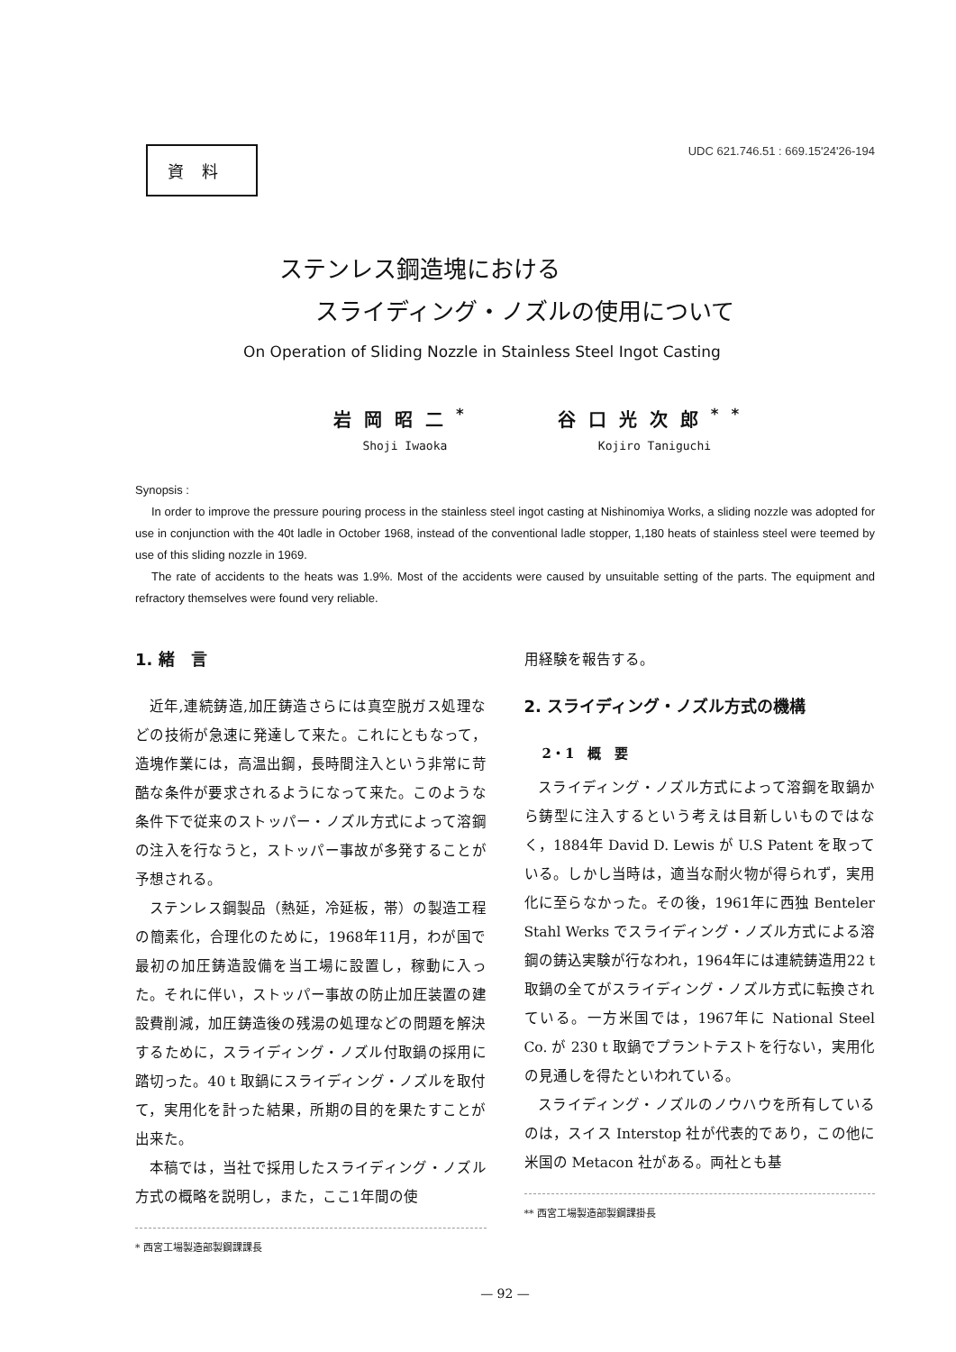資料
UDC 621.746.51 : 669.15'24'26-194
ステンレス鋼造塊における
スライディング・ノズルの使用について
On Operation of Sliding Nozzle in Stainless Steel Ingot Casting
岩岡昭二<sup>*</sup>
Shoji Iwaoka
谷口光次郎<sup>**</sup>
Kojiro Taniguchi
Synopsis :
In order to improve the pressure pouring process in the stainless steel ingot casting at Nishinomiya Works, a sliding nozzle was adopted for use in conjunction with the 40t ladle in October 1968, instead of the conventional ladle stopper, 1,180 heats of stainless steel were teemed by use of this sliding nozzle in 1969.
The rate of accidents to the heats was 1.9%. Most of the accidents were caused by unsuitable setting of the parts. The equipment and refractory themselves were found very reliable.
1. 緒　言
近年,連続鋳造,加圧鋳造さらには真空脱ガス処理などの技術が急速に発達して来た。これにともなって，造塊作業には，高温出鋼，長時間注入という非常に苛酷な条件が要求されるようになって来た。このような条件下で従来のストッパー・ノズル方式によって溶鋼の注入を行なうと，ストッパー事故が多発することが予想される。
ステンレス鋼製品（熱延，冷延板，帯）の製造工程の簡素化，合理化のために，1968年11月，わが国で最初の加圧鋳造設備を当工場に設置し，稼動に入った。それに伴い，ストッパー事故の防止加圧装置の建設費削減，加圧鋳造後の残湯の処理などの問題を解決するために，スライディング・ノズル付取鍋の採用に踏切った。40 t 取鍋にスライディング・ノズルを取付て，実用化を計った結果，所期の目的を果たすことが出来た。
本稿では，当社で採用したスライディング・ノズル方式の概略を説明し，また，ここ1年間の使
* 西宮工場製造部製鋼課課長
用経験を報告する。
2. スライディング・ノズル方式の機構
2・1　概　要
スライディング・ノズル方式によって溶鋼を取鍋から鋳型に注入するという考えは目新しいものではなく，1884年 David D. Lewis が U.S Patent を取っている。しかし当時は，適当な耐火物が得られず，実用化に至らなかった。その後，1961年に西独 Benteler Stahl Werks でスライディング・ノズル方式による溶鋼の鋳込実験が行なわれ，1964年には連続鋳造用22 t 取鍋の全てがスライディング・ノズル方式に転換されている。一方米国では，1967年に National Steel Co. が 230 t 取鍋でプラントテストを行ない，実用化の見通しを得たといわれている。
スライディング・ノズルのノウハウを所有しているのは，スイス Interstop 社が代表的であり，この他に米国の Metacon 社がある。両社とも基
** 西宮工場製造部製鋼課掛長
— 92 —